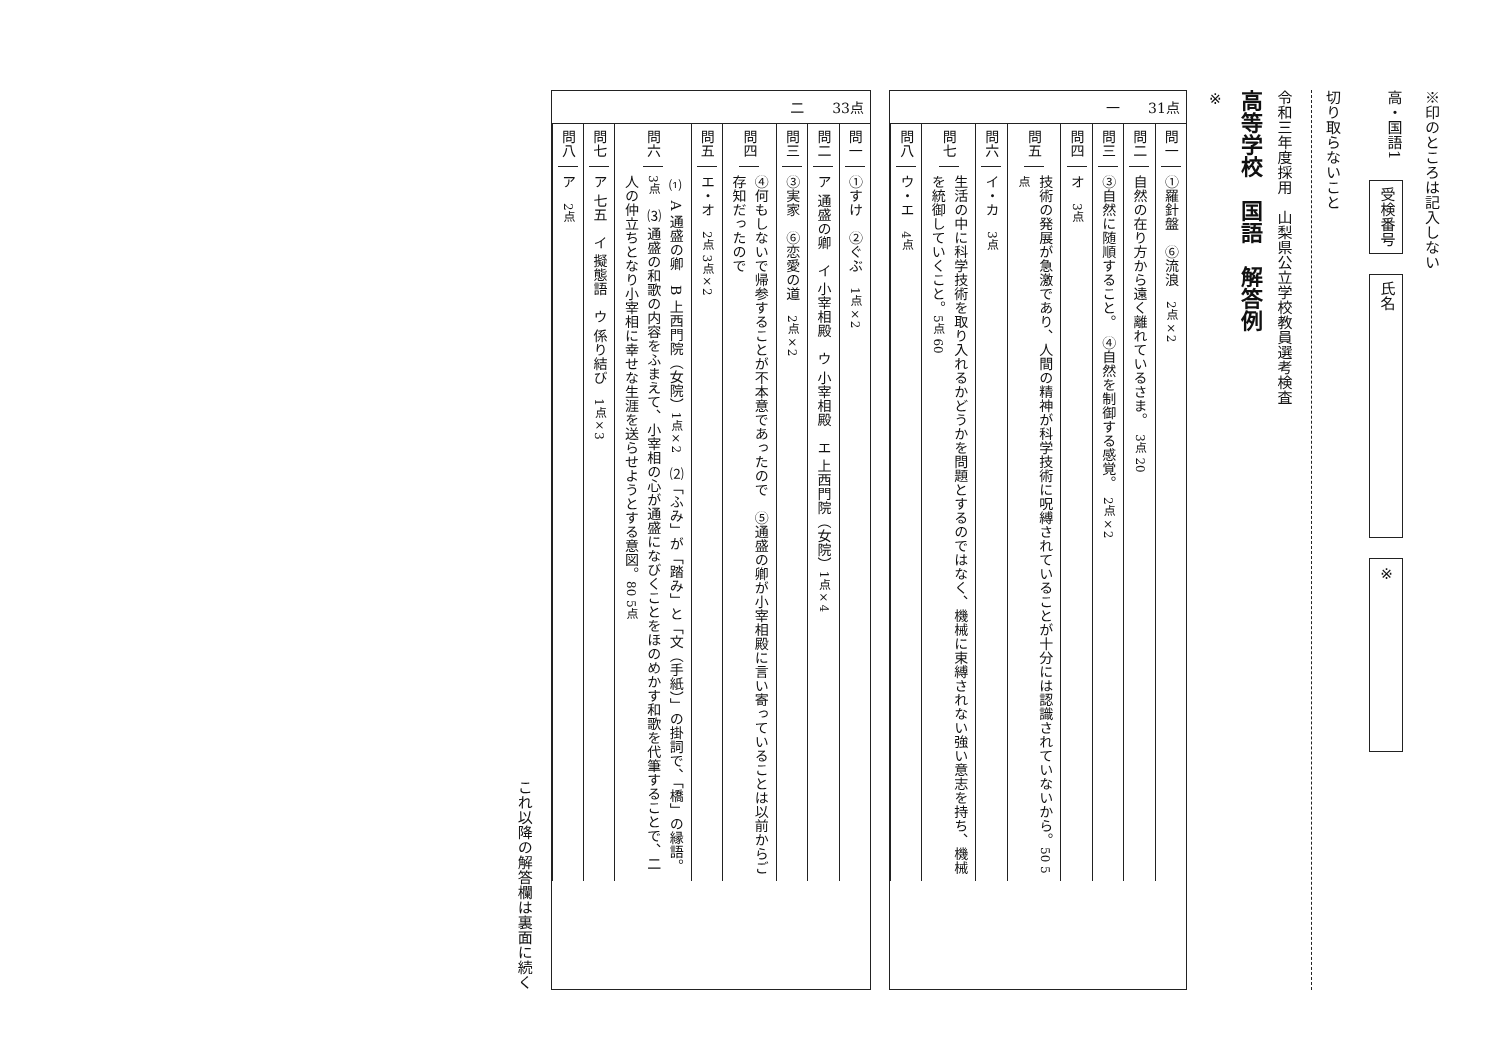※印のところは記入しない
高・国語1
受検番号
氏名
※
切り取らないこと
令和三年度採用　山梨県公立学校教員選考検査
高等学校　国語　解答例
※
一　　31点
問一
①羅針盤　⑥流浪　2点×2
問二
自然の在り方から遠く離れているさま。　3点 20
問三
③自然に随順すること。　④自然を制御する感覚。　2点×2
問四
オ　3点
問五
技術の発展が急激であり、人間の精神が科学技術に呪縛されていることが十分には認識されていないから。50 5点
問六
イ・カ　3点
問七
生活の中に科学技術を取り入れるかどうかを問題とするのではなく、機械に束縛されない強い意志を持ち、機械を統御していくこと。5点 60
問八
ウ・エ　4点
二　　33点
問一
①すけ　②ぐぶ　1点×2
問二
ア 通盛の卿　イ 小宰相殿　ウ 小宰相殿　エ 上西門院（女院）1点×4
問三
③実家　⑥恋愛の道　2点×2
問四
④何もしないで帰参することが不本意であったので　⑤通盛の卿が小宰相殿に言い寄っていることは以前からご存知だったので
問五
エ・オ　2点 3点×2
問六
⑴ A 通盛の卿　B 上西門院（女院）1点×2　⑵「ふみ」が「踏み」と「文（手紙）」の掛詞で、「橋」の縁語。3点　⑶ 通盛の和歌の内容をふまえて、小宰相の心が通盛になびくことをほのめかす和歌を代筆することで、二人の仲立ちとなり小宰相に幸せな生涯を送らせようとする意図。80 5点
問七
ア 七五　イ 擬態語　ウ 係り結び　1点×3
問八
ア　2点
これ以降の解答欄は裏面に続く